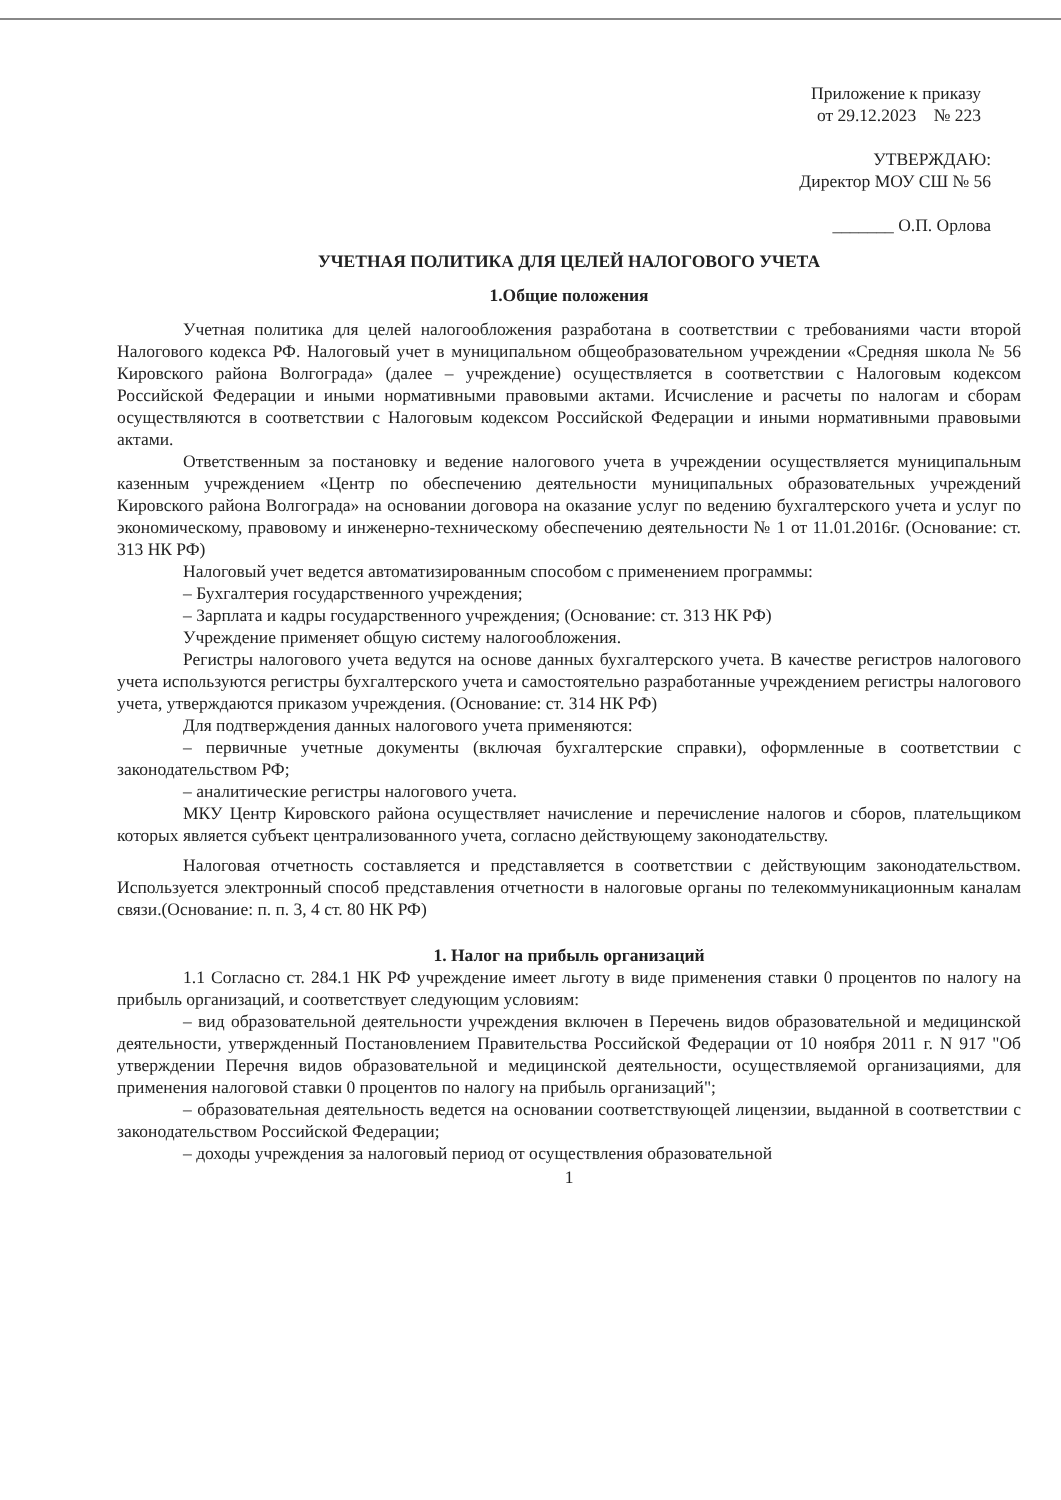Приложение к приказу
от 29.12.2023 № 223
УТВЕРЖДАЮ:
Директор МОУ СШ № 56
_______ О.П. Орлова
УЧЕТНАЯ ПОЛИТИКА ДЛЯ ЦЕЛЕЙ НАЛОГОВОГО УЧЕТА
1.Общие положения
Учетная политика для целей налогообложения разработана в соответствии с требованиями части второй Налогового кодекса РФ. Налоговый учет в муниципальном общеобразовательном учреждении «Средняя школа № 56 Кировского района Волгограда» (далее – учреждение) осуществляется в соответствии с Налоговым кодексом Российской Федерации и иными нормативными правовыми актами. Исчисление и расчеты по налогам и сборам осуществляются в соответствии с Налоговым кодексом Российской Федерации и иными нормативными правовыми актами.
Ответственным за постановку и ведение налогового учета в учреждении осуществляется муниципальным казенным учреждением «Центр по обеспечению деятельности муниципальных образовательных учреждений Кировского района Волгограда» на основании договора на оказание услуг по ведению бухгалтерского учета и услуг по экономическому, правовому и инженерно-техническому обеспечению деятельности № 1 от 11.01.2016г. (Основание: ст. 313 НК РФ)
Налоговый учет ведется автоматизированным способом с применением программы:
– Бухгалтерия государственного учреждения;
– Зарплата и кадры государственного учреждения; (Основание: ст. 313 НК РФ)
Учреждение применяет общую систему налогообложения.
Регистры налогового учета ведутся на основе данных бухгалтерского учета. В качестве регистров налогового учета используются регистры бухгалтерского учета и самостоятельно разработанные учреждением регистры налогового учета, утверждаются приказом учреждения. (Основание: ст. 314 НК РФ)
Для подтверждения данных налогового учета применяются:
– первичные учетные документы (включая бухгалтерские справки), оформленные в соответствии с законодательством РФ;
– аналитические регистры налогового учета.
МКУ Центр Кировского района осуществляет начисление и перечисление налогов и сборов, плательщиком которых является субъект централизованного учета, согласно действующему законодательству.
Налоговая отчетность составляется и представляется в соответствии с действующим законодательством. Используется электронный способ представления отчетности в налоговые органы по телекоммуникационным каналам связи.(Основание: п. п. 3, 4 ст. 80 НК РФ)
1. Налог на прибыль организаций
1.1 Согласно ст. 284.1 НК РФ учреждение имеет льготу в виде применения ставки 0 процентов по налогу на прибыль организаций, и соответствует следующим условиям:
– вид образовательной деятельности учреждения включен в Перечень видов образовательной и медицинской деятельности, утвержденный Постановлением Правительства Российской Федерации от 10 ноября 2011 г. N 917 "Об утверждении Перечня видов образовательной и медицинской деятельности, осуществляемой организациями, для применения налоговой ставки 0 процентов по налогу на прибыль организаций";
– образовательная деятельность ведется на основании соответствующей лицензии, выданной в соответствии с законодательством Российской Федерации;
– доходы учреждения за налоговый период от осуществления образовательной
1